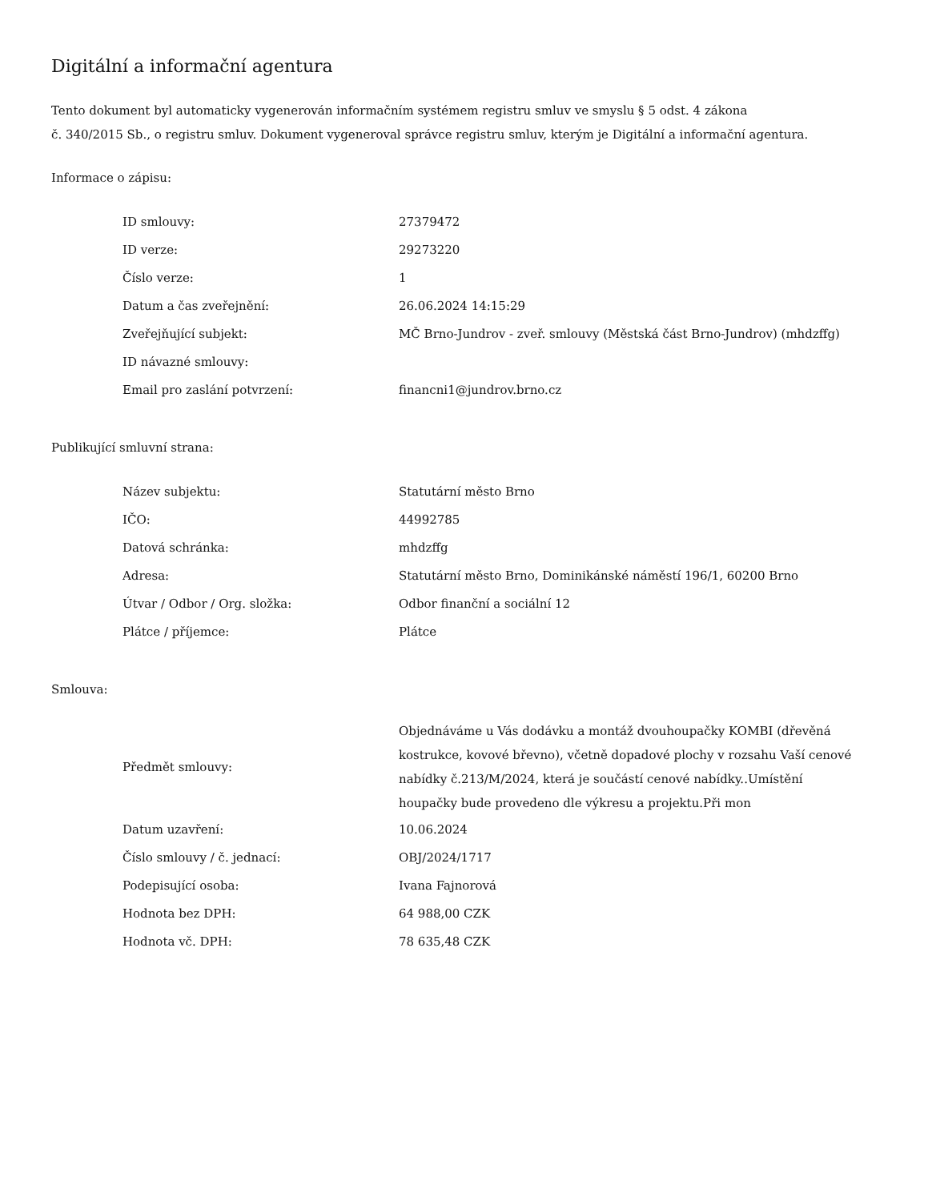Digitální a informační agentura
Tento dokument byl automaticky vygenerován informačním systémem registru smluv ve smyslu § 5 odst. 4 zákona
č. 340/2015 Sb., o registru smluv. Dokument vygeneroval správce registru smluv, kterým je Digitální a informační agentura.
Informace o zápisu:
| ID smlouvy: | 27379472 |
| ID verze: | 29273220 |
| Číslo verze: | 1 |
| Datum a čas zveřejnění: | 26.06.2024 14:15:29 |
| Zveřejňující subjekt: | MČ Brno-Jundrov - zveř. smlouvy (Městská část Brno-Jundrov) (mhdzffg) |
| ID návazné smlouvy: | |
| Email pro zaslání potvrzení: | financni1@jundrov.brno.cz |
Publikující smluvní strana:
| Název subjektu: | Statutární město Brno |
| IČO: | 44992785 |
| Datová schránka: | mhdzffg |
| Adresa: | Statutární město Brno, Dominikánské náměstí 196/1, 60200 Brno |
| Útvar / Odbor / Org. složka: | Odbor finanční a sociální 12 |
| Plátce / příjemce: | Plátce |
Smlouva:
| Předmět smlouvy: | Objednáváme u Vás dodávku a montáž dvouhoupačky KOMBI (dřevěná kostrukce, kovové břevno), včetně dopadové plochy v rozsahu Vaší cenové nabídky č.213/M/2024, která je součástí cenové nabídky..Umístění houpačky bude provedeno dle výkresu a projektu.Při mon |
| Datum uzavření: | 10.06.2024 |
| Číslo smlouvy / č. jednací: | OBJ/2024/1717 |
| Podepisující osoba: | Ivana Fajnorová |
| Hodnota bez DPH: | 64 988,00 CZK |
| Hodnota vč. DPH: | 78 635,48 CZK |